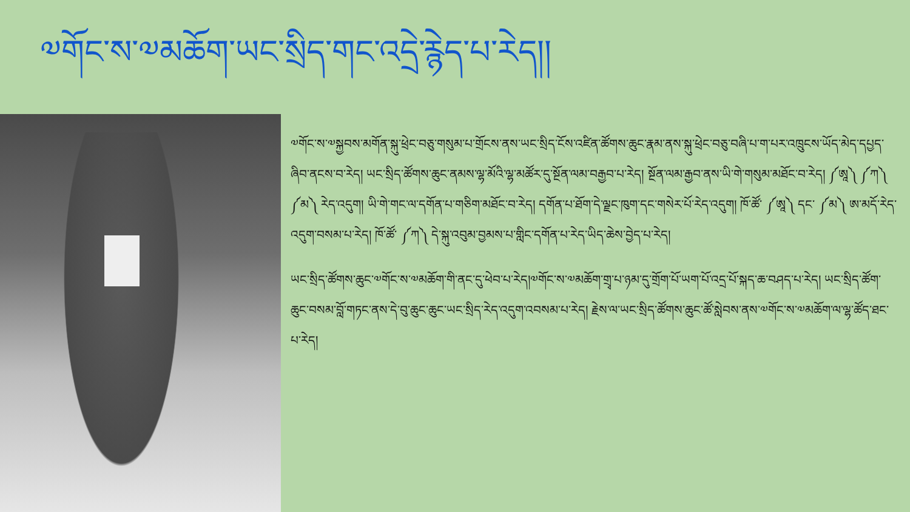༧གོང་ས་༧མཆོག་ཡང་སྲིད་གང་འདྲེ་རྙེད་པ་རེད།།
༧གོང་ས་༧སྐྱབས་མགོན་སྐུ་ཕྲེང་བཅུ་གསུམ་པ་གྲོངས་ནས་ཡང་སྲིད་ངོས་འཛིན་ཚོགས་ཆུང་རྣམ་ནས་སྐུ་ཕྲེང་བཅུ་བཞི་པ་ག་པར་འཁྲུངས་ཡོད་མེད་དཔྱད་ཞིབ་ནངས་བ་རེད། ཡང་སྲིད་ཚོགས་ཆུང་ནམས་ལྷ་མོའི་ལྷ་མཚོར་དུ་སྔོན་ལམ་བརྒྱབ་པ་རེད། སྔོན་ལམ་རྒྱབ་ནས་ཡི་གེ་གསུམ་མཐོང་བ་རེད། ༼ཨཱ༽ ༼ཀ༽ ༼མ༽ རེད་འདུག། ཡི་གེ་གང་ལ་དགོན་པ་གཅིག་མཐོང་བ་རེད། དགོན་པ་ཐོག་དེ་ལྗང་ཁུག་དང་གསེར་པོ་རེད་འདུག། ཁོ་ཚོ་ ༼ཨཱ༽ དང་ ༼མ༽ ཨ་མདོ་རེད་འདུག་བསམ་པ་རེད། ཁོ་ཚོ་ ༼ཀ༽ དེ་སྐུ་འབུམ་བྱམས་པ་གླིང་དགོན་པ་རེད་ཡིད་ཆེས་བྱེད་པ་རེད།
ཡང་སྲིད་ཚོགས་ཆུང་༧གོང་ས་༧མཆོག་གི་ནང་དུ་ཕེབ་པ་རེད།༧གོང་ས་༧མཆོག་གྲྭ་པ་ཉམ་དུ་གྲོག་པོ་ཡག་པོ་འདྲ་པོ་སྐད་ཆ་བཤད་པ་རེད། ཡང་སྲིད་ཚོག་ཆུང་བསམ་བློ་གཏང་ནས་དེ་བུ་ཆུང་ཆུང་ཡང་སྲིད་རེད་འདུག་འབསམ་པ་རེད། རྗེས་ལ་ཡང་སྲིད་ཚོགས་ཆུང་ཚོ་སླེབས་ནས་༧གོང་ས་༧མཆོག་ལ་ལྷ་ཚོད་ཐང་པ་རེད།